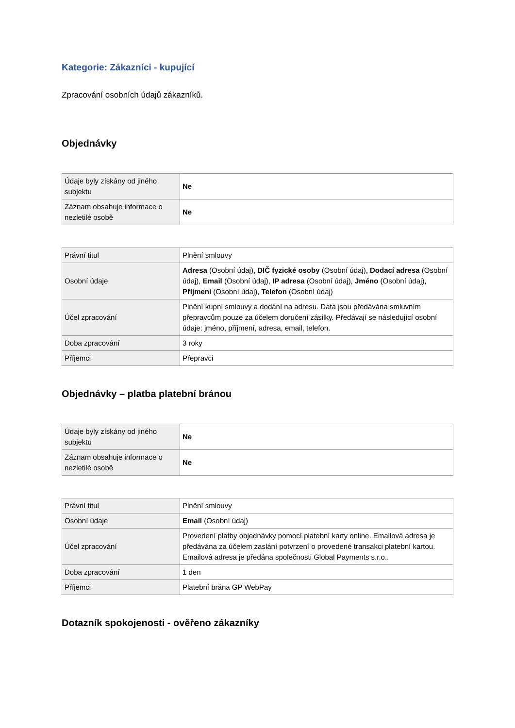Kategorie: Zákazníci - kupující
Zpracování osobních údajů zákazníků.
Objednávky
| Údaje byly získány od jiného subjektu | Ne |
| Záznam obsahuje informace o nezletilé osobě | Ne |
| Právní titul | Plnění smlouvy |
| Osobní údaje | Adresa (Osobní údaj), DIČ fyzické osoby (Osobní údaj), Dodací adresa (Osobní údaj), Email (Osobní údaj), IP adresa (Osobní údaj), Jméno (Osobní údaj), Příjmení (Osobní údaj), Telefon (Osobní údaj) |
| Účel zpracování | Plnění kupní smlouvy a dodání na adresu. Data jsou předávána smluvním přepravcům pouze za účelem doručení zásilky. Předávají se následující osobní údaje: jméno, příjmení, adresa, email, telefon. |
| Doba zpracování | 3 roky |
| Příjemci | Přepravci |
Objednávky – platba platební bránou
| Údaje byly získány od jiného subjektu | Ne |
| Záznam obsahuje informace o nezletilé osobě | Ne |
| Právní titul | Plnění smlouvy |
| Osobní údaje | Email (Osobní údaj) |
| Účel zpracování | Provedení platby objednávky pomocí platební karty online. Emailová adresa je předávána za účelem zaslání potvrzení o provedené transakci platební kartou. Emailová adresa je předána společnosti Global Payments s.r.o.. |
| Doba zpracování | 1 den |
| Příjemci | Platební brána GP WebPay |
Dotazník spokojenosti - ověřeno zákazníky